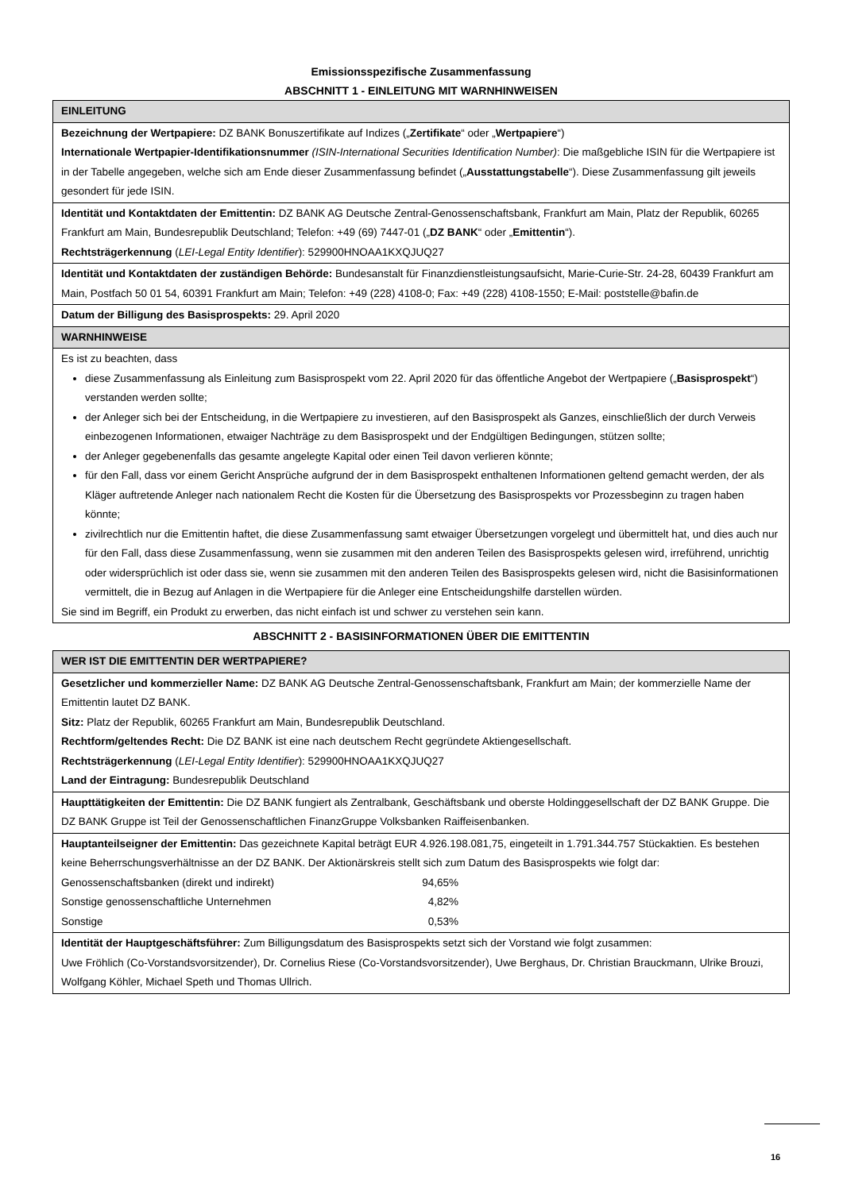Emissionsspezifische Zusammenfassung
ABSCHNITT 1 - EINLEITUNG MIT WARNHINWEISEN
| EINLEITUNG |
| Bezeichnung der Wertpapiere: DZ BANK Bonuszertifikate auf Indizes („ Zertifikate “ oder „ Wertpapiere “) Internationale Wertpapier-Identifikationsnummer (ISIN-International Securities Identification Number) : Die maßgebliche ISIN für die Wertpapiere ist in der Tabelle angegeben, welche sich am Ende dieser Zusammenfassung befindet („ Ausstattungstabelle “). Diese Zusammenfassung gilt jeweils gesondert für jede ISIN. |
| Identität und Kontaktdaten der Emittentin: DZ BANK AG Deutsche Zentral-Genossenschaftsbank, Frankfurt am Main, Platz der Republik, 60265 Frankfurt am Main, Bundesrepublik Deutschland; Telefon: +49 (69) 7447-01 („ DZ BANK “ oder „ Emittentin “). Rechtsträgerkennung ( LEI-Legal Entity Identifier ): 529900HNOAA1KXQJUQ27 |
| Identität und Kontaktdaten der zuständigen Behörde: Bundesanstalt für Finanzdienstleistungsaufsicht, Marie-Curie-Str. 24-28, 60439 Frankfurt am Main, Postfach 50 01 54, 60391 Frankfurt am Main; Telefon: +49 (228) 4108-0; Fax: +49 (228) 4108-1550; E-Mail: poststelle@bafin.de |
| Datum der Billigung des Basisprospekts: 29. April 2020 |
| WARNHINWEISE |
| Es ist zu beachten, dass diese Zusammenfassung als Einleitung zum Basisprospekt vom 22. April 2020 für das öffentliche Angebot der Wertpapiere („ Basisprospekt “) verstanden werden sollte; der Anleger sich bei der Entscheidung, in die Wertpapiere zu investieren, auf den Basisprospekt als Ganzes, einschließlich der durch Verweis einbezogenen Informationen, etwaiger Nachträge zu dem Basisprospekt und der Endgültigen Bedingungen, stützen sollte; der Anleger gegebenenfalls das gesamte angelegte Kapital oder einen Teil davon verlieren könnte; für den Fall, dass vor einem Gericht Ansprüche aufgrund der in dem Basisprospekt enthaltenen Informationen geltend gemacht werden, der als Kläger auftretende Anleger nach nationalem Recht die Kosten für die Übersetzung des Basisprospekts vor Prozessbeginn zu tragen haben könnte; zivilrechtlich nur die Emittentin haftet, die diese Zusammenfassung samt etwaiger Übersetzungen vorgelegt und übermittelt hat, und dies auch nur für den Fall, dass diese Zusammenfassung, wenn sie zusammen mit den anderen Teilen des Basisprospekts gelesen wird, irreführend, unrichtig oder widersprüchlich ist oder dass sie, wenn sie zusammen mit den anderen Teilen des Basisprospekts gelesen wird, nicht die Basisinformationen vermittelt, die in Bezug auf Anlagen in die Wertpapiere für die Anleger eine Entscheidungshilfe darstellen würden. Sie sind im Begriff, ein Produkt zu erwerben, das nicht einfach ist und schwer zu verstehen sein kann. |
ABSCHNITT 2 - BASISINFORMATIONEN ÜBER DIE EMITTENTIN
| WER IST DIE EMITTENTIN DER WERTPAPIERE? |
| Gesetzlicher und kommerzieller Name: DZ BANK AG Deutsche Zentral-Genossenschaftsbank, Frankfurt am Main; der kommerzielle Name der Emittentin lautet DZ BANK. Sitz: Platz der Republik, 60265 Frankfurt am Main, Bundesrepublik Deutschland. Rechtform/geltendes Recht: Die DZ BANK ist eine nach deutschem Recht gegründete Aktiengesellschaft. Rechtsträgerkennung ( LEI-Legal Entity Identifier ): 529900HNOAA1KXQJUQ27 Land der Eintragung: Bundesrepublik Deutschland |
| Haupttätigkeiten der Emittentin: Die DZ BANK fungiert als Zentralbank, Geschäftsbank und oberste Holdinggesellschaft der DZ BANK Gruppe. Die DZ BANK Gruppe ist Teil der Genossenschaftlichen FinanzGruppe Volksbanken Raiffeisenbanken. |
| Hauptanteilseigner der Emittentin: Das gezeichnete Kapital beträgt EUR 4.926.198.081,75, eingeteilt in 1.791.344.757 Stückaktien. Es bestehen keine Beherrschungsverhältnisse an der DZ BANK. Der Aktionärskreis stellt sich zum Datum des Basisprospekts wie folgt dar: / Genossenschaftsbanken (direkt und indirekt) / 94,65% / / Sonstige genossenschaftliche Unternehmen / 4,82% / / Sonstige / 0,53% / |
| Identität der Hauptgeschäftsführer: Zum Billigungsdatum des Basisprospekts setzt sich der Vorstand wie folgt zusammen: Uwe Fröhlich (Co-Vorstandsvorsitzender), Dr. Cornelius Riese (Co-Vorstandsvorsitzender), Uwe Berghaus, Dr. Christian Brauckmann, Ulrike Brouzi, Wolfgang Köhler, Michael Speth und Thomas Ullrich. |
16